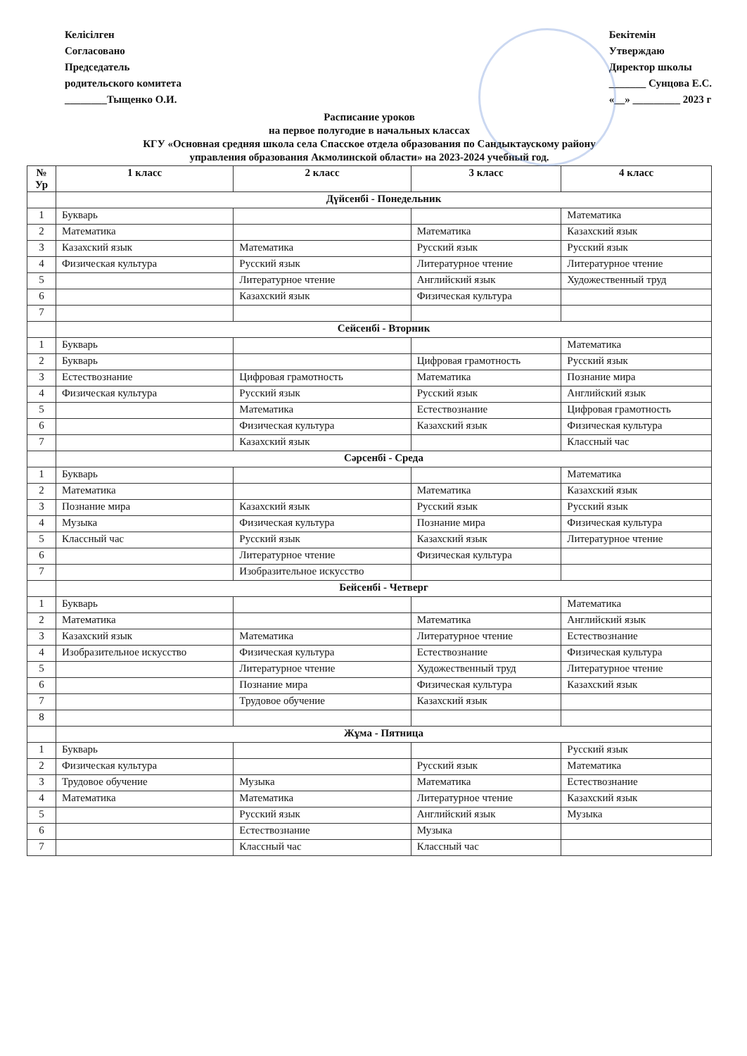Келісілген
Согласовано
Председатель
родительского комитета
________Тыщенко О.И.
Бекітемін
Утверждаю
Директор школы
_______ Сунцова Е.С.
«__» _________ 2023 г
Расписание уроков
на первое полугодие в начальных классах
КГУ «Основная средняя школа села Спасское отдела образования по Сандыктаускому району
управления образования Акмолинской области» на 2023-2024 учебный год.
| № Ур | 1 класс | 2 класс | 3 класс | 4 класс |
| --- | --- | --- | --- | --- |
| | Дүйсенбі - Понедельник | | | |
| 1 | Букварь | | | Математика |
| 2 | Математика | | Математика | Казахский язык |
| 3 | Казахский язык | Математика | Русский язык | Русский язык |
| 4 | Физическая культура | Русский язык | Литературное чтение | Литературное чтение |
| 5 | | Литературное чтение | Английский язык | Художественный труд |
| 6 | | Казахский язык | Физическая культура | |
| 7 | | | | |
| | Сейсенбі - Вторник | | | |
| 1 | Букварь | | | Математика |
| 2 | Букварь | | Цифровая грамотность | Русский язык |
| 3 | Естествознание | Цифровая грамотность | Математика | Познание мира |
| 4 | Физическая культура | Русский язык | Русский язык | Английский язык |
| 5 | | Математика | Естествознание | Цифровая грамотность |
| 6 | | Физическая культура | Казахский язык | Физическая культура |
| 7 | | Казахский язык | | Классный час |
| | Сәрсенбі - Среда | | | |
| 1 | Букварь | | | Математика |
| 2 | Математика | | Математика | Казахский язык |
| 3 | Познание мира | Казахский язык | Русский язык | Русский язык |
| 4 | Музыка | Физическая культура | Познание мира | Физическая культура |
| 5 | Классный час | Русский язык | Казахский язык | Литературное чтение |
| 6 | | Литературное чтение | Физическая культура | |
| 7 | | Изобразительное искусство | | |
| | Бейсенбі - Четверг | | | |
| 1 | Букварь | | | Математика |
| 2 | Математика | | Математика | Английский язык |
| 3 | Казахский язык | Математика | Литературное чтение | Естествознание |
| 4 | Изобразительное искусство | Физическая культура | Естествознание | Физическая культура |
| 5 | | Литературное чтение | Художественный труд | Литературное чтение |
| 6 | | Познание мира | Физическая культура | Казахский язык |
| 7 | | Трудовое обучение | Казахский язык | |
| 8 | | | | |
| | Жұма - Пятница | | | |
| 1 | Букварь | | | Русский язык |
| 2 | Физическая культура | | Русский язык | Математика |
| 3 | Трудовое обучение | Музыка | Математика | Естествознание |
| 4 | Математика | Математика | Литературное чтение | Казахский язык |
| 5 | | Русский язык | Английский язык | Музыка |
| 6 | | Естествознание | Музыка | |
| 7 | | Классный час | Классный час | |